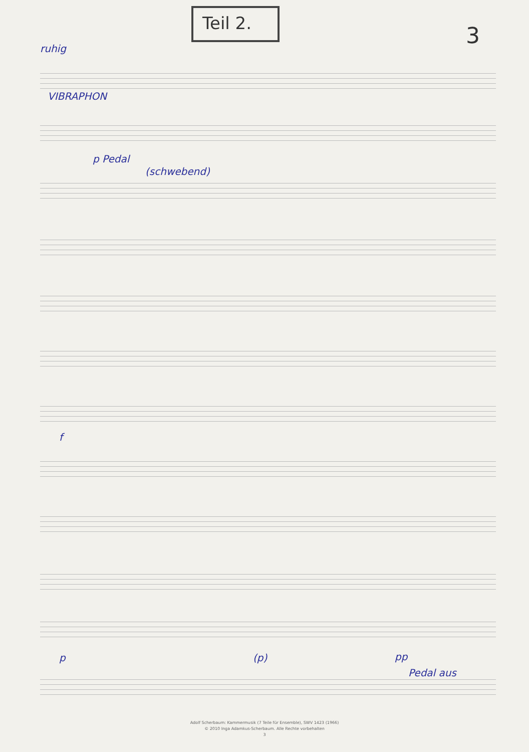Teil 2.
3
ruhig
VIBRAPHON
p Pedal
(schwebend)
f
p (p) pp
Pedal aus
Adolf Scherbaum: Kammermusik (7 Teile für Ensemble), SWV 1423 (1966)
© 2010 Inga Adamkus-Scherbaum. Alle Rechte vorbehalten
3